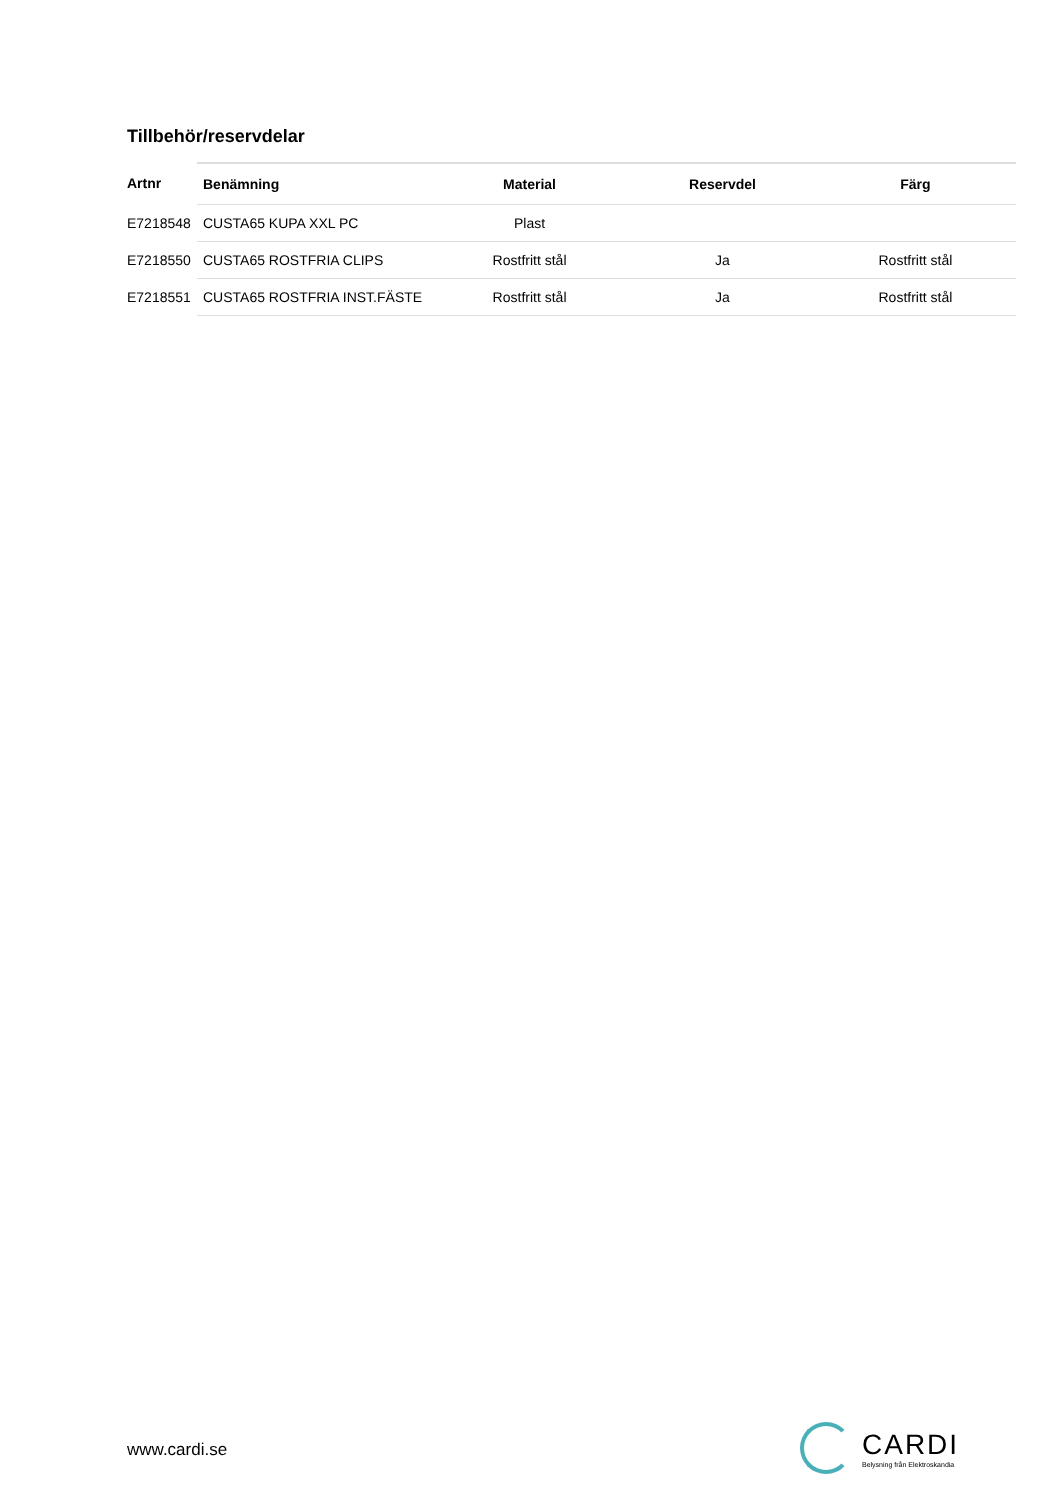Tillbehör/reservdelar
| Artnr | Benämning | Material | Reservdel | Färg |
| --- | --- | --- | --- | --- |
| E7218548 | CUSTA65 KUPA XXL PC | Plast | | |
| E7218550 | CUSTA65 ROSTFRIA CLIPS | Rostfritt stål | Ja | Rostfritt stål |
| E7218551 | CUSTA65 ROSTFRIA INST.FÄSTE | Rostfritt stål | Ja | Rostfritt stål |
www.cardi.se
CARDI
Belysning från Elektroskandia